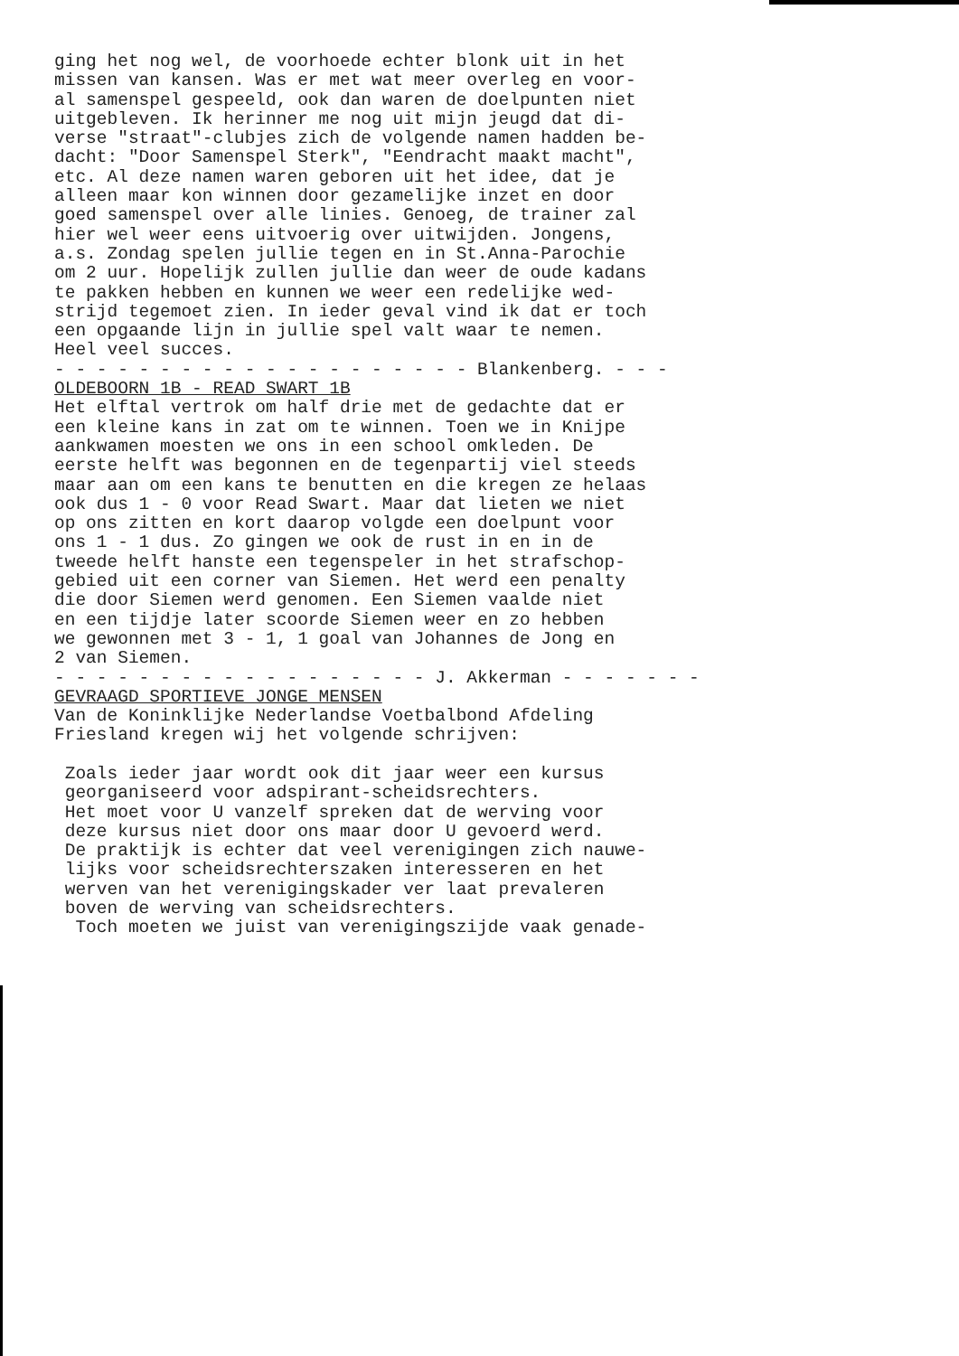ging het nog wel, de voorhoede echter blonk uit in het missen van kansen. Was er met wat meer overleg en voor- al samenspel gespeeld, ook dan waren de doelpunten niet uitgebleven. Ik herinner me nog uit mijn jeugd dat di- verse "straat"-clubjes zich de volgende namen hadden be- dacht: "Door Samenspel Sterk", "Eendracht maakt macht", etc. Al deze namen waren geboren uit het idee, dat je alleen maar kon winnen door gezamelijke inzet en door goed samenspel over alle linies. Genoeg, de trainer zal hier wel weer eens uitvoerig over uitwijden. Jongens, a.s. Zondag spelen jullie tegen en in St.Anna-Parochie om 2 uur. Hopelijk zullen jullie dan weer de oude kadans te pakken hebben en kunnen we weer een redelijke wed- strijd tegemoet zien. In ieder geval vind ik dat er toch een opgaande lijn in jullie spel valt waar te nemen. Heel veel succes. - - - - - - - - - - - - - - - - - - - - Blankenberg. - - - OLDEBOORN 1B - READ SWART 1B Het elftal vertrok om half drie met de gedachte dat er een kleine kans in zat om te winnen. Toen we in Knijpe aankwamen moesten we ons in een school omkleden. De eerste helft was begonnen en de tegenpartij viel steeds maar aan om een kans te benutten en die kregen ze helaas ook dus 1 - 0 voor Read Swart. Maar dat lieten we niet op ons zitten en kort daarop volgde een doelpunt voor ons 1 - 1 dus. Zo gingen we ook de rust in en in de tweede helft hanste een tegenspeler in het strafschop- gebied uit een corner van Siemen. Het werd een penalty die door Siemen werd genomen. Een Siemen vaalde niet en een tijdje later scoorde Siemen weer en zo hebben we gewonnen met 3 - 1, 1 goal van Johannes de Jong en 2 van Siemen. - - - - - - - - - - - - - - - - - - J. Akkerman - - - - - - - GEVRAAGD SPORTIEVE JONGE MENSEN Van de Koninklijke Nederlandse Voetbalbond Afdeling Friesland kregen wij het volgende schrijven: Zoals ieder jaar wordt ook dit jaar weer een kursus georganiseerd voor adspirant-scheidsrechters. Het moet voor U vanzelf spreken dat de werving voor deze kursus niet door ons maar door U gevoerd werd. De praktijk is echter dat veel verenigingen zich nauwe- lijks voor scheidsrechterszaken interesseren en het werven van het verenigingskader ver laat prevaleren boven de werving van scheidsrechters. Toch moeten we juist van verenigingszijde vaak genade-